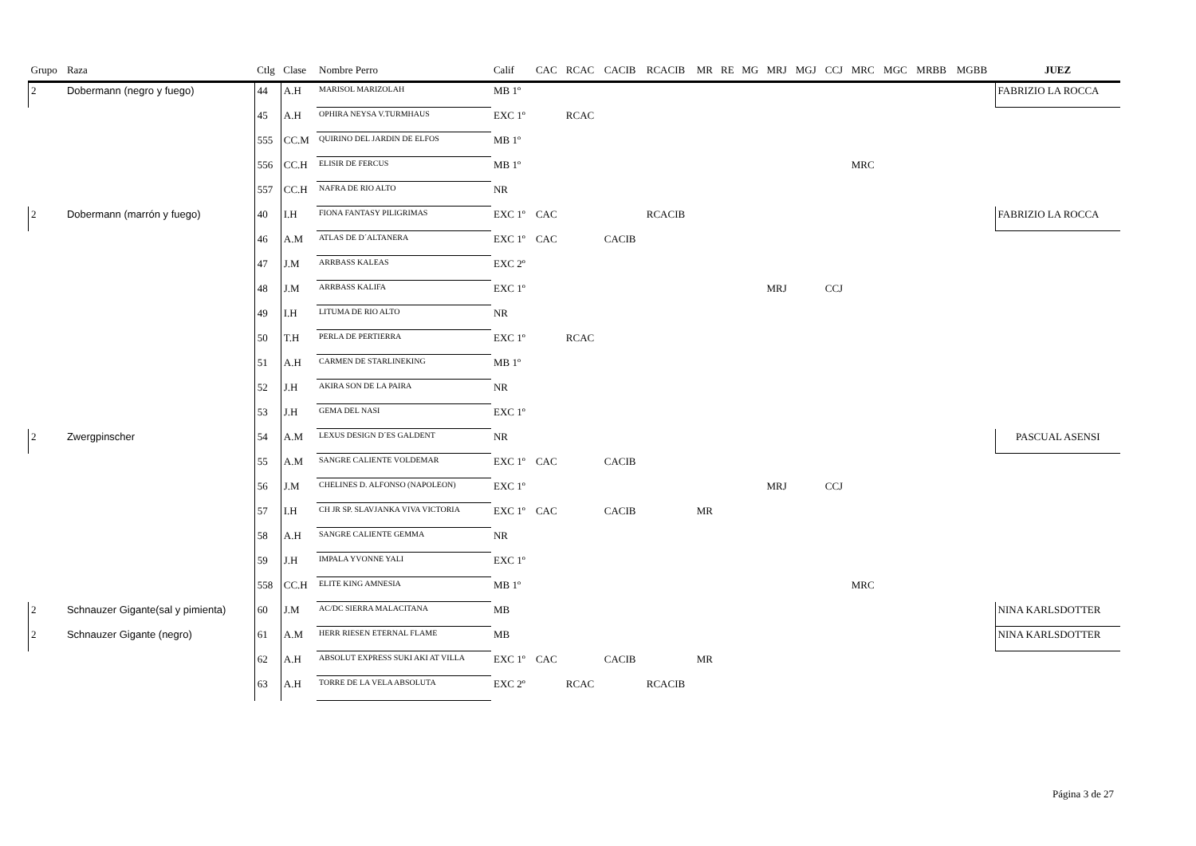| Grupo | Raza | Ctlg | Clase | Nombre Perro | Calif | CAC | RCAC | CACIB | RCACIB | MR | RE | MG | MRJ | MGJ | CCJ | MRC | MGC | MRBB | MGBB | JUEZ |
| --- | --- | --- | --- | --- | --- | --- | --- | --- | --- | --- | --- | --- | --- | --- | --- | --- | --- | --- | --- | --- |
| 2 | Dobermann (negro y fuego) | 44 | A.H | MARISOL MARIZOLAH | MB 1º | | | | | | | | | | | | | | | FABRIZIO LA ROCCA |
| | | 45 | A.H | OPHIRA NEYSA V.TURMHAUS | EXC 1º | | RCAC | | | | | | | | | | | | | |
| | | 555 | CC.M | QUIRINO DEL JARDIN DE ELFOS | MB 1º | | | | | | | | | | | | | | | |
| | | 556 | CC.H | ELISIR DE FERCUS | MB 1º | | | | | | | | | | | MRC | | | | |
| | | 557 | CC.H | NAFRA DE RIO ALTO | NR | | | | | | | | | | | | | | | |
| 2 | Dobermann (marrón y fuego) | 40 | I.H | FIONA FANTASY PILIGRIMAS | EXC 1º | CAC | | | RCACIB | | | | | | | | | | | FABRIZIO LA ROCCA |
| | | 46 | A.M | ATLAS DE D´ALTANERA | EXC 1º | CAC | | CACIB | | | | | | | | | | | | |
| | | 47 | J.M | ARRBASS KALEAS | EXC 2º | | | | | | | | | | | | | | | |
| | | 48 | J.M | ARRBASS KALIFA | EXC 1º | | | | | | | | MRJ | | CCJ | | | | | |
| | | 49 | I.H | LITUMA DE RIO ALTO | NR | | | | | | | | | | | | | | | |
| | | 50 | T.H | PERLA DE PERTIERRA | EXC 1º | | RCAC | | | | | | | | | | | | | |
| | | 51 | A.H | CARMEN DE STARLINEKING | MB 1º | | | | | | | | | | | | | | | |
| | | 52 | J.H | AKIRA SON DE LA PAIRA | NR | | | | | | | | | | | | | | | |
| | | 53 | J.H | GEMA DEL NASI | EXC 1º | | | | | | | | | | | | | | | |
| 2 | Zwergpinscher | 54 | A.M | LEXUS DESIGN D´ES GALDENT | NR | | | | | | | | | | | | | | | PASCUAL ASENSI |
| | | 55 | A.M | SANGRE CALIENTE VOLDEMAR | EXC 1º | CAC | | CACIB | | | | | | | | | | | | |
| | | 56 | J.M | CHELINES D. ALFONSO (NAPOLEON) | EXC 1º | | | | | | | | MRJ | | CCJ | | | | | |
| | | 57 | I.H | CH JR SP. SLAVJANKA VIVA VICTORIA | EXC 1º | CAC | | CACIB | | MR | | | | | | | | | | |
| | | 58 | A.H | SANGRE CALIENTE GEMMA | NR | | | | | | | | | | | | | | | |
| | | 59 | J.H | IMPALA YVONNE YALI | EXC 1º | | | | | | | | | | | | | | | |
| | | 558 | CC.H | ELITE KING AMNESIA | MB 1º | | | | | | | | | | | MRC | | | | |
| 2 | Schnauzer Gigante(sal y pimienta) | 60 | J.M | AC/DC SIERRA MALACITANA | MB | | | | | | | | | | | | | | | NINA KARLSDOTTER |
| 2 | Schnauzer Gigante (negro) | 61 | A.M | HERR RIESEN ETERNAL FLAME | MB | | | | | | | | | | | | | | | NINA KARLSDOTTER |
| | | 62 | A.H | ABSOLUT EXPRESS SUKI AKI AT VILLA | EXC 1º | CAC | | CACIB | | MR | | | | | | | | | | |
| | | 63 | A.H | TORRE DE LA VELA ABSOLUTA | EXC 2º | | RCAC | | RCACIB | | | | | | | | | | | |
Página 3 de 27